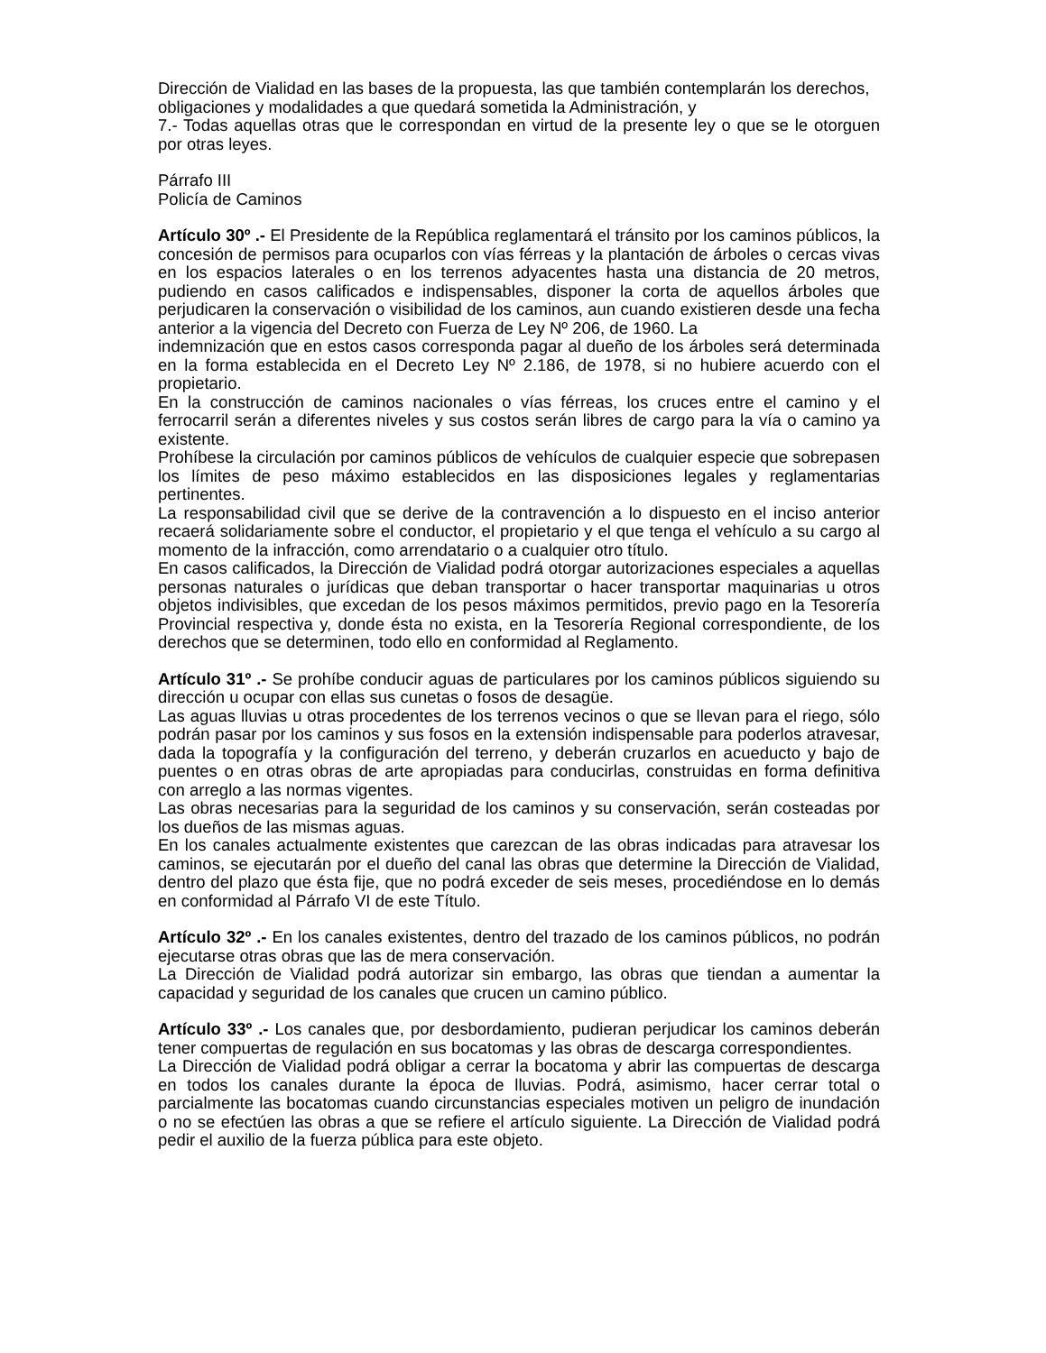Dirección de Vialidad en las bases de la propuesta, las que también contemplarán los derechos,
obligaciones y modalidades a que quedará sometida la Administración, y
7.- Todas aquellas otras que le correspondan en virtud de la presente ley o que se le otorguen por otras leyes.
Párrafo III
Policía de Caminos
Artículo 30º .- El Presidente de la República reglamentará el tránsito por los caminos públicos, la concesión de permisos para ocuparlos con vías férreas y la plantación de árboles o cercas vivas en los espacios laterales o en los terrenos adyacentes hasta una distancia de 20 metros, pudiendo en casos calificados e indispensables, disponer la corta de aquellos árboles que perjudicaren la conservación o visibilidad de los caminos, aun cuando existieren desde una fecha anterior a la vigencia del Decreto con Fuerza de Ley Nº 206, de 1960. La
indemnización que en estos casos corresponda pagar al dueño de los árboles será determinada en la forma establecida en el Decreto Ley Nº 2.186, de 1978, si no hubiere acuerdo con el propietario.
En la construcción de caminos nacionales o vías férreas, los cruces entre el camino y el ferrocarril serán a diferentes niveles y sus costos serán libres de cargo para la vía o camino ya existente.
Prohíbese la circulación por caminos públicos de vehículos de cualquier especie que sobrepasen los límites de peso máximo establecidos en las disposiciones legales y reglamentarias pertinentes.
La responsabilidad civil que se derive de la contravención a lo dispuesto en el inciso anterior recaerá solidariamente sobre el conductor, el propietario y el que tenga el vehículo a su cargo al momento de la infracción, como arrendatario o a cualquier otro título.
En casos calificados, la Dirección de Vialidad podrá otorgar autorizaciones especiales a aquellas personas naturales o jurídicas que deban transportar o hacer transportar maquinarias u otros objetos indivisibles, que excedan de los pesos máximos permitidos, previo pago en la Tesorería Provincial respectiva y, donde ésta no exista, en la Tesorería Regional correspondiente, de los derechos que se determinen, todo ello en conformidad al Reglamento.
Artículo 31º .- Se prohíbe conducir aguas de particulares por los caminos públicos siguiendo su dirección u ocupar con ellas sus cunetas o fosos de desagüe.
Las aguas lluvias u otras procedentes de los terrenos vecinos o que se llevan para el riego, sólo podrán pasar por los caminos y sus fosos en la extensión indispensable para poderlos atravesar, dada la topografía y la configuración del terreno, y deberán cruzarlos en acueducto y bajo de puentes o en otras obras de arte apropiadas para conducirlas, construidas en forma definitiva con arreglo a las normas vigentes.
Las obras necesarias para la seguridad de los caminos y su conservación, serán costeadas por los dueños de las mismas aguas.
En los canales actualmente existentes que carezcan de las obras indicadas para atravesar los caminos, se ejecutarán por el dueño del canal las obras que determine la Dirección de Vialidad, dentro del plazo que ésta fije, que no podrá exceder de seis meses, procediéndose en lo demás en conformidad al Párrafo VI de este Título.
Artículo 32º .- En los canales existentes, dentro del trazado de los caminos públicos, no podrán ejecutarse otras obras que las de mera conservación.
La Dirección de Vialidad podrá autorizar sin embargo, las obras que tiendan a aumentar la capacidad y seguridad de los canales que crucen un camino público.
Artículo 33º .- Los canales que, por desbordamiento, pudieran perjudicar los caminos deberán tener compuertas de regulación en sus bocatomas y las obras de descarga correspondientes.
La Dirección de Vialidad podrá obligar a cerrar la bocatoma y abrir las compuertas de descarga en todos los canales durante la época de lluvias. Podrá, asimismo, hacer cerrar total o parcialmente las bocatomas cuando circunstancias especiales motiven un peligro de inundación o no se efectúen las obras a que se refiere el artículo siguiente. La Dirección de Vialidad podrá pedir el auxilio de la fuerza pública para este objeto.